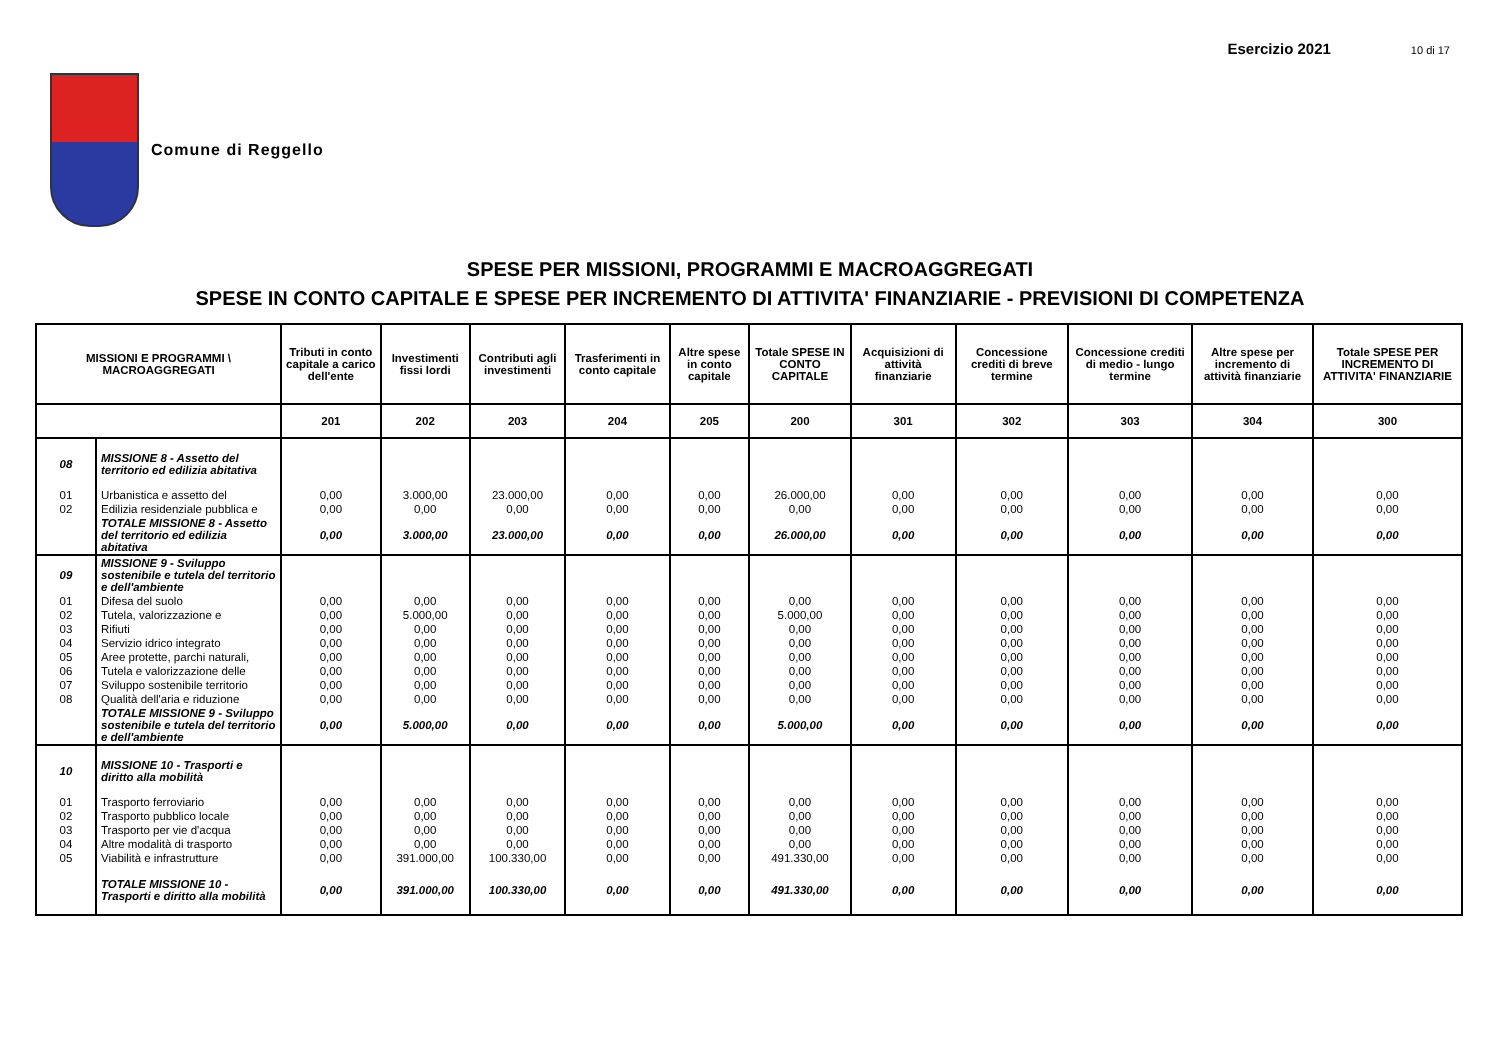Esercizio 2021 10 di 17
Comune di Reggello
SPESE PER MISSIONI, PROGRAMMI E MACROAGGREGATI
SPESE IN CONTO CAPITALE E SPESE PER INCREMENTO DI ATTIVITA' FINANZIARIE - PREVISIONI DI COMPETENZA
| MISSIONI E PROGRAMMI \ MACROAGGREGATI | | Tributi in conto capitale a carico dell'ente | Investimenti fissi lordi | Contributi agli investimenti | Trasferimenti in conto capitale | Altre spese in conto capitale | Totale SPESE IN CONTO CAPITALE | Acquisizioni di attività finanziarie | Concessione crediti di breve termine | Concessione crediti di medio - lungo termine | Altre spese per incremento di attività finanziarie | Totale SPESE PER INCREMENTO DI ATTIVITA' FINANZIARIE |
| --- | --- | --- | --- | --- | --- | --- | --- | --- | --- | --- | --- | --- |
| | | 201 | 202 | 203 | 204 | 205 | 200 | 301 | 302 | 303 | 304 | 300 |
| 08 | MISSIONE 8 - Assetto del territorio ed edilizia abitativa | | | | | | | | | | | |
| 01 | Urbanistica e assetto del | 0,00 | 3.000,00 | 23.000,00 | 0,00 | 0,00 | 26.000,00 | 0,00 | 0,00 | 0,00 | 0,00 | 0,00 |
| 02 | Edilizia residenziale pubblica e | 0,00 | 0,00 | 0,00 | 0,00 | 0,00 | 0,00 | 0,00 | 0,00 | 0,00 | 0,00 | 0,00 |
| | TOTALE MISSIONE 8 - Assetto del territorio ed edilizia abitativa | 0,00 | 3.000,00 | 23.000,00 | 0,00 | 0,00 | 26.000,00 | 0,00 | 0,00 | 0,00 | 0,00 | 0,00 |
| 09 | MISSIONE 9 - Sviluppo sostenibile e tutela del territorio e dell'ambiente | | | | | | | | | | | |
| 01 | Difesa del suolo | 0,00 | 0,00 | 0,00 | 0,00 | 0,00 | 0,00 | 0,00 | 0,00 | 0,00 | 0,00 | 0,00 |
| 02 | Tutela, valorizzazione e | 0,00 | 5.000,00 | 0,00 | 0,00 | 0,00 | 5.000,00 | 0,00 | 0,00 | 0,00 | 0,00 | 0,00 |
| 03 | Rifiuti | 0,00 | 0,00 | 0,00 | 0,00 | 0,00 | 0,00 | 0,00 | 0,00 | 0,00 | 0,00 | 0,00 |
| 04 | Servizio idrico integrato | 0,00 | 0,00 | 0,00 | 0,00 | 0,00 | 0,00 | 0,00 | 0,00 | 0,00 | 0,00 | 0,00 |
| 05 | Aree protette, parchi naturali, | 0,00 | 0,00 | 0,00 | 0,00 | 0,00 | 0,00 | 0,00 | 0,00 | 0,00 | 0,00 | 0,00 |
| 06 | Tutela e valorizzazione delle | 0,00 | 0,00 | 0,00 | 0,00 | 0,00 | 0,00 | 0,00 | 0,00 | 0,00 | 0,00 | 0,00 |
| 07 | Sviluppo sostenibile territorio | 0,00 | 0,00 | 0,00 | 0,00 | 0,00 | 0,00 | 0,00 | 0,00 | 0,00 | 0,00 | 0,00 |
| 08 | Qualità dell'aria e riduzione | 0,00 | 0,00 | 0,00 | 0,00 | 0,00 | 0,00 | 0,00 | 0,00 | 0,00 | 0,00 | 0,00 |
| | TOTALE MISSIONE 9 - Sviluppo sostenibile e tutela del territorio e dell'ambiente | 0,00 | 5.000,00 | 0,00 | 0,00 | 0,00 | 5.000,00 | 0,00 | 0,00 | 0,00 | 0,00 | 0,00 |
| 10 | MISSIONE 10 - Trasporti e diritto alla mobilità | | | | | | | | | | | |
| 01 | Trasporto ferroviario | 0,00 | 0,00 | 0,00 | 0,00 | 0,00 | 0,00 | 0,00 | 0,00 | 0,00 | 0,00 | 0,00 |
| 02 | Trasporto pubblico locale | 0,00 | 0,00 | 0,00 | 0,00 | 0,00 | 0,00 | 0,00 | 0,00 | 0,00 | 0,00 | 0,00 |
| 03 | Trasporto per vie d'acqua | 0,00 | 0,00 | 0,00 | 0,00 | 0,00 | 0,00 | 0,00 | 0,00 | 0,00 | 0,00 | 0,00 |
| 04 | Altre modalità di trasporto | 0,00 | 0,00 | 0,00 | 0,00 | 0,00 | 0,00 | 0,00 | 0,00 | 0,00 | 0,00 | 0,00 |
| 05 | Viabilità e infrastrutture | 0,00 | 391.000,00 | 100.330,00 | 0,00 | 0,00 | 491.330,00 | 0,00 | 0,00 | 0,00 | 0,00 | 0,00 |
| | TOTALE MISSIONE 10 - Trasporti e diritto alla mobilità | 0,00 | 391.000,00 | 100.330,00 | 0,00 | 0,00 | 491.330,00 | 0,00 | 0,00 | 0,00 | 0,00 | 0,00 |